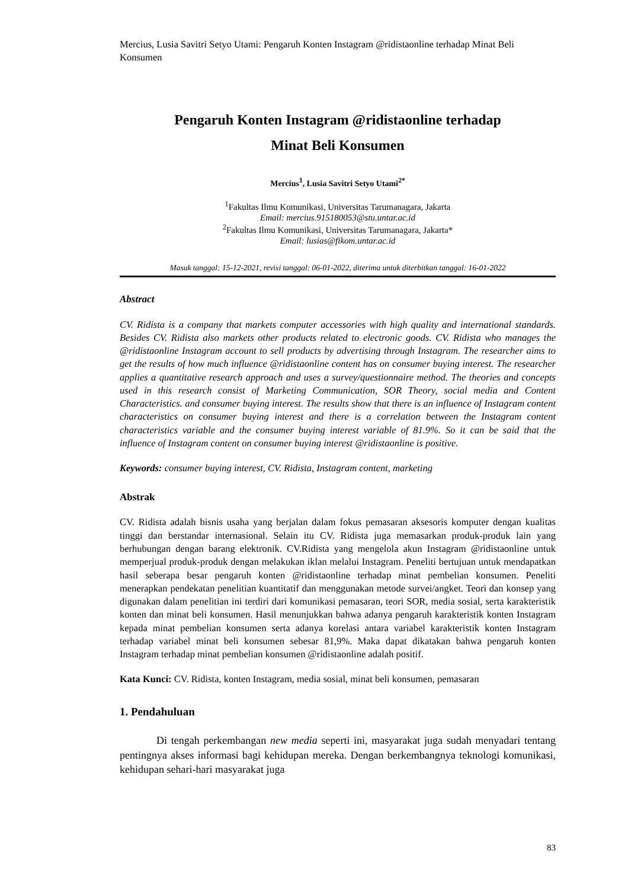Mercius, Lusia Savitri Setyo Utami: Pengaruh Konten Instagram @ridistaonline terhadap Minat Beli Konsumen
Pengaruh Konten Instagram @ridistaonline terhadap
Minat Beli Konsumen
Mercius<sup>1</sup>, Lusia Savitri Setyo Utami<sup>2*</sup>
<sup>1</sup> Fakultas Ilmu Komunikasi, Universitas Tarumanagara, Jakarta
Email: mercius.915180053@stu.untar.ac.id
<sup>2</sup> Fakultas Ilmu Komunikasi, Universitas Tarumanagara, Jakarta*
Email: lusias@fikom.untar.ac.id
Masuk tanggal: 15-12-2021, revisi tanggal: 06-01-2022, diterima untuk diterbitkan tanggal: 16-01-2022
Abstract
CV. Ridista is a company that markets computer accessories with high quality and international standards. Besides CV. Ridista also markets other products related to electronic goods. CV. Ridista who manages the @ridistaonline Instagram account to sell products by advertising through Instagram. The researcher aims to get the results of how much influence @ridistaonline content has on consumer buying interest. The researcher applies a quantitative research approach and uses a survey/questionnaire method. The theories and concepts used in this research consist of Marketing Communication, SOR Theory, social media and Content Characteristics. and consumer buying interest. The results show that there is an influence of Instagram content characteristics on consumer buying interest and there is a correlation between the Instagram content characteristics variable and the consumer buying interest variable of 81.9%. So it can be said that the influence of Instagram content on consumer buying interest @ridistaonline is positive.
Keywords: consumer buying interest, CV. Ridista, Instagram content, marketing
Abstrak
CV. Ridista adalah bisnis usaha yang berjalan dalam fokus pemasaran aksesoris komputer dengan kualitas tinggi dan berstandar internasional. Selain itu CV. Ridista juga memasarkan produk-produk lain yang berhubungan dengan barang elektronik. CV.Ridista yang mengelola akun Instagram @ridistaonline untuk memperjual produk-produk dengan melakukan iklan melalui Instagram. Peneliti bertujuan untuk mendapatkan hasil seberapa besar pengaruh konten @ridistaonline terhadap minat pembelian konsumen. Peneliti menerapkan pendekatan penelitian kuantitatif dan menggunakan metode survei/angket. Teori dan konsep yang digunakan dalam penelitian ini terdiri dari komunikasi pemasaran, teori SOR, media sosial, serta karakteristik konten dan minat beli konsumen. Hasil menunjukkan bahwa adanya pengaruh karakteristik konten Instagram kepada minat pembelian konsumen serta adanya korelasi antara variabel karakteristik konten Instagram terhadap variabel minat beli konsumen sebesar 81,9%. Maka dapat dikatakan bahwa pengaruh konten Instagram terhadap minat pembelian konsumen @ridistaonline adalah positif.
Kata Kunci: CV. Ridista, konten Instagram, media sosial, minat beli konsumen, pemasaran
1. Pendahuluan
Di tengah perkembangan new media seperti ini, masyarakat juga sudah menyadari tentang pentingnya akses informasi bagi kehidupan mereka. Dengan berkembangnya teknologi komunikasi, kehidupan sehari-hari masyarakat juga
83